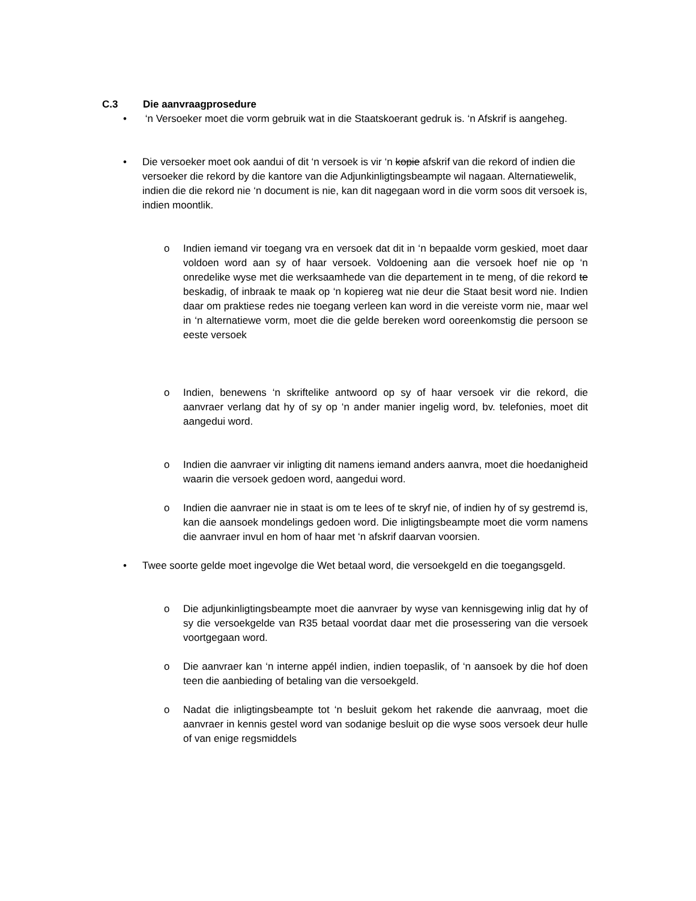C.3 Die aanvraagprosedure
• ‘n Versoeker moet die vorm gebruik wat in die Staatskoerant gedruk is. ‘n Afskrif is aangeheg.
• Die versoeker moet ook aandui of dit ‘n versoek is vir ‘n kopie afskrif van die rekord of indien die versoeker die rekord by die kantore van die Adjunkinligtingsbeampte wil nagaan. Alternatiewelik, indien die die rekord nie ‘n document is nie, kan dit nagegaan word in die vorm soos dit versoek is, indien moontlik.
o Indien iemand vir toegang vra en versoek dat dit in ‘n bepaalde vorm geskied, moet daar voldoen word aan sy of haar versoek. Voldoening aan die versoek hoef nie op ‘n onredelike wyse met die werksaamhede van die departement in te meng, of die rekord te beskadig, of inbraak te maak op ‘n kopiereg wat nie deur die Staat besit word nie. Indien daar om praktiese redes nie toegang verleen kan word in die vereiste vorm nie, maar wel in ‘n alternatiewe vorm, moet die die gelde bereken word ooreenkomstig die persoon se eeste versoek
o Indien, benewens ‘n skriftelike antwoord op sy of haar versoek vir die rekord, die aanvraer verlang dat hy of sy op ‘n ander manier ingelig word, bv. telefonies, moet dit aangedui word.
o Indien die aanvraer vir inligting dit namens iemand anders aanvra, moet die hoedanigheid waarin die versoek gedoen word, aangedui word.
o Indien die aanvraer nie in staat is om te lees of te skryf nie, of indien hy of sy gestremd is, kan die aansoek mondelings gedoen word. Die inligtingsbeampte moet die vorm namens die aanvraer invul en hom of haar met ‘n afskrif daarvan voorsien.
• Twee soorte gelde moet ingevolge die Wet betaal word, die versoekgeld en die toegangsgeld.
o Die adjunkinligtingsbeampte moet die aanvraer by wyse van kennisgewing inlig dat hy of sy die versoekgelde van R35 betaal voordat daar met die prosessering van die versoek voortgegaan word.
o Die aanvraer kan ‘n interne appél indien, indien toepaslik, of ‘n aansoek by die hof doen teen die aanbieding of betaling van die versoekgeld.
o Nadat die inligtingsbeampte tot ‘n besluit gekom het rakende die aanvraag, moet die aanvraer in kennis gestel word van sodanige besluit op die wyse soos versoek deur hulle of van enige regsmiddels